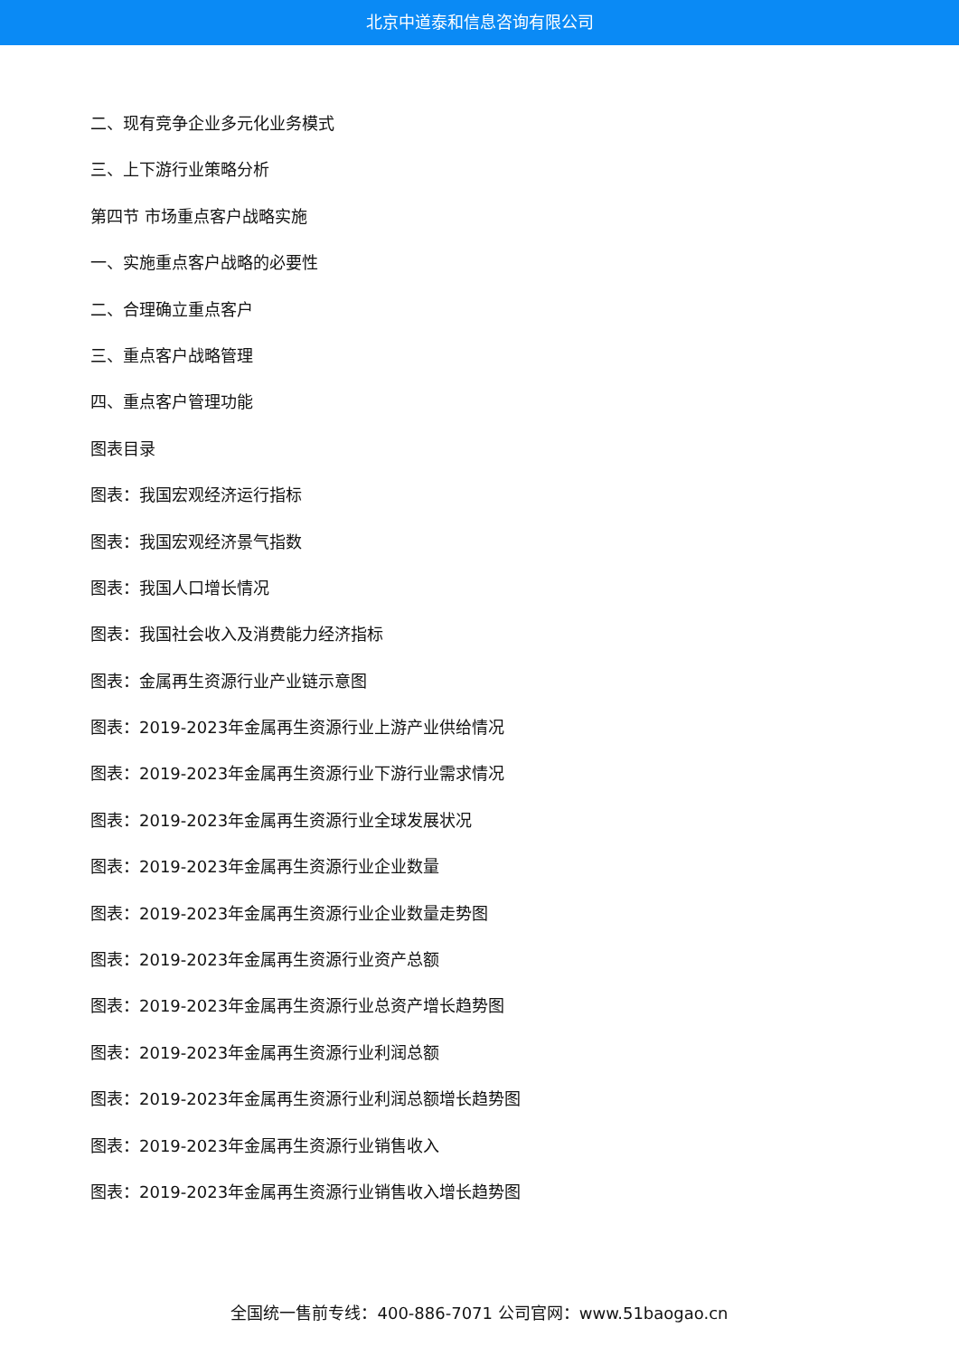北京中道泰和信息咨询有限公司
二、现有竞争企业多元化业务模式
三、上下游行业策略分析
第四节 市场重点客户战略实施
一、实施重点客户战略的必要性
二、合理确立重点客户
三、重点客户战略管理
四、重点客户管理功能
图表目录
图表：我国宏观经济运行指标
图表：我国宏观经济景气指数
图表：我国人口增长情况
图表：我国社会收入及消费能力经济指标
图表：金属再生资源行业产业链示意图
图表：2019-2023年金属再生资源行业上游产业供给情况
图表：2019-2023年金属再生资源行业下游行业需求情况
图表：2019-2023年金属再生资源行业全球发展状况
图表：2019-2023年金属再生资源行业企业数量
图表：2019-2023年金属再生资源行业企业数量走势图
图表：2019-2023年金属再生资源行业资产总额
图表：2019-2023年金属再生资源行业总资产增长趋势图
图表：2019-2023年金属再生资源行业利润总额
图表：2019-2023年金属再生资源行业利润总额增长趋势图
图表：2019-2023年金属再生资源行业销售收入
图表：2019-2023年金属再生资源行业销售收入增长趋势图
全国统一售前专线：400-886-7071 公司官网：www.51baogao.cn